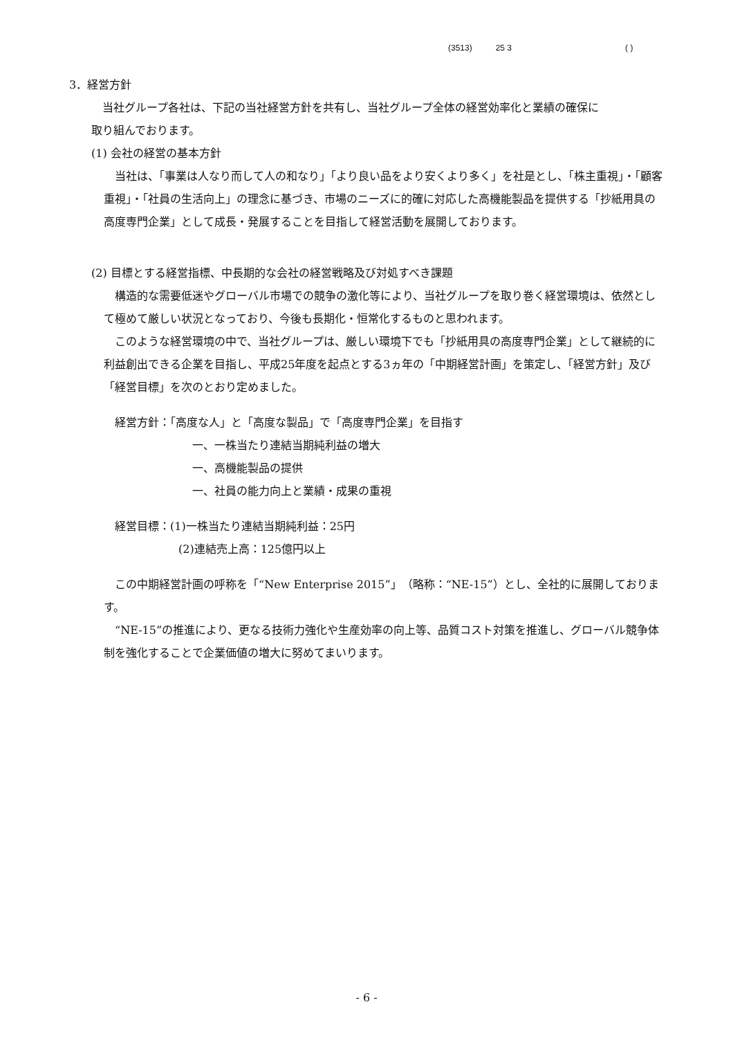(3513) 25 3 ( )
3．経営方針
当社グループ各社は、下記の当社経営方針を共有し、当社グループ全体の経営効率化と業績の確保に
取り組んでおります。
(1) 会社の経営の基本方針
当社は、「事業は人なり而して人の和なり」「より良い品をより安くより多く」を社是とし、「株主重視」・「顧客重視」・「社員の生活向上」の理念に基づき、市場のニーズに的確に対応した高機能製品を提供する「抄紙用具の高度専門企業」として成長・発展することを目指して経営活動を展開しております。
(2) 目標とする経営指標、中長期的な会社の経営戦略及び対処すべき課題
構造的な需要低迷やグローバル市場での競争の激化等により、当社グループを取り巻く経営環境は、依然として極めて厳しい状況となっており、今後も長期化・恒常化するものと思われます。
このような経営環境の中で、当社グループは、厳しい環境下でも「抄紙用具の高度専門企業」として継続的に利益創出できる企業を目指し、平成25年度を起点とする3ヵ年の「中期経営計画」を策定し、「経営方針」及び「経営目標」を次のとおり定めました。
経営方針：「高度な人」と「高度な製品」で「高度専門企業」を目指す
一、一株当たり連結当期純利益の増大
一、高機能製品の提供
一、社員の能力向上と業績・成果の重視
経営目標：(1)一株当たり連結当期純利益：25円
(2)連結売上高：125億円以上
この中期経営計画の呼称を「“New Enterprise 2015”」（略称：“NE-15”）とし、全社的に展開しております。
“NE-15”の推進により、更なる技術力強化や生産効率の向上等、品質コスト対策を推進し、グローバル競争体制を強化することで企業価値の増大に努めてまいります。
- 6 -